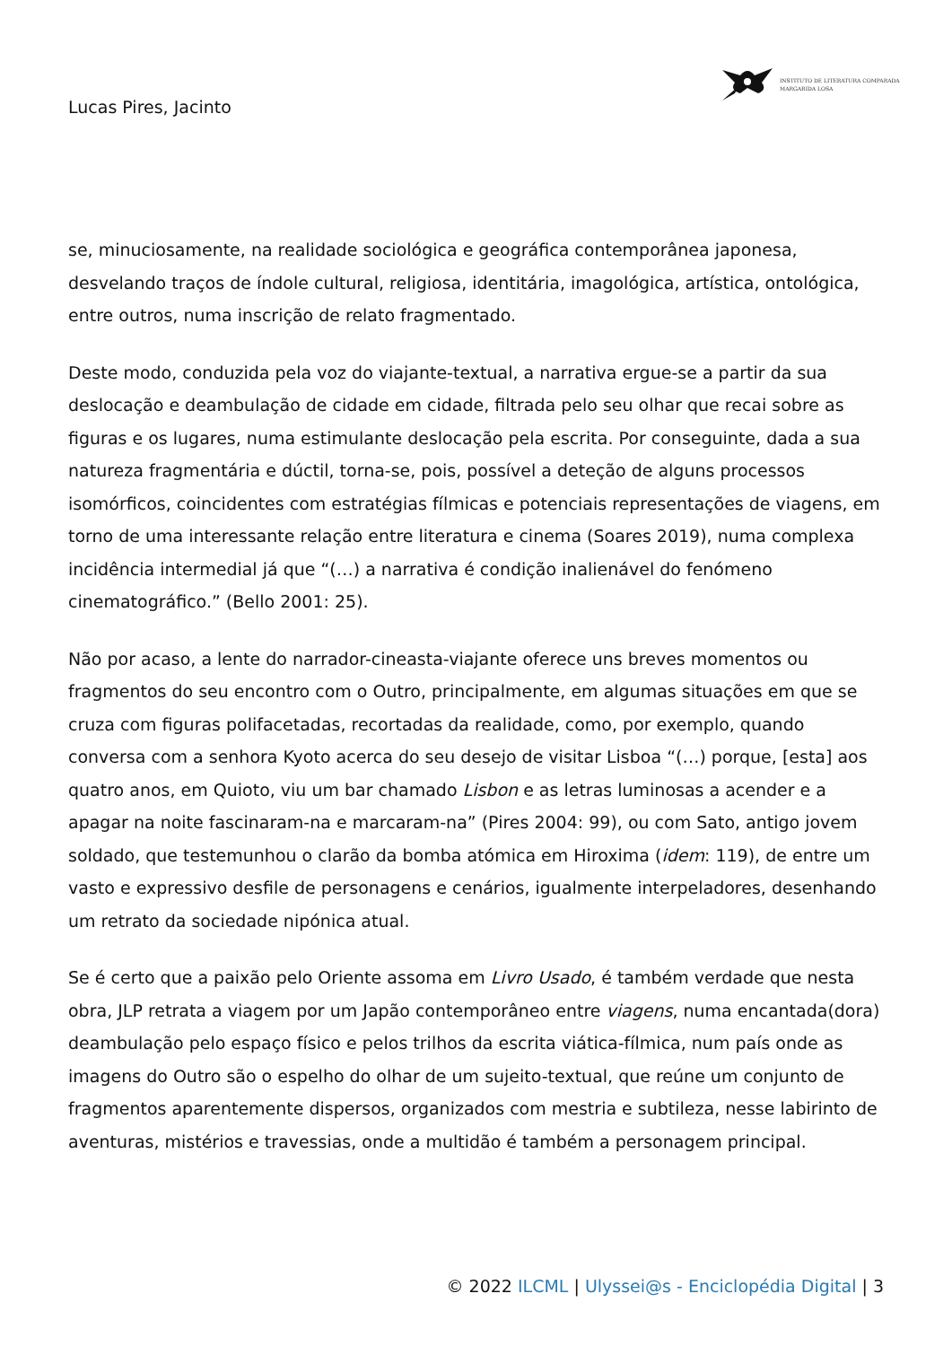INSTITUTO DE LITERATURA COMPARADA
MARGARIDA LOSA
Lucas Pires, Jacinto
se, minuciosamente, na realidade sociológica e geográfica contemporânea japonesa, desvelando traços de índole cultural, religiosa, identitária, imagológica, artística, ontológica, entre outros, numa inscrição de relato fragmentado.
Deste modo, conduzida pela voz do viajante-textual, a narrativa ergue-se a partir da sua deslocação e deambulação de cidade em cidade, filtrada pelo seu olhar que recai sobre as figuras e os lugares, numa estimulante deslocação pela escrita. Por conseguinte, dada a sua natureza fragmentária e dúctil, torna-se, pois, possível a deteção de alguns processos isomórficos, coincidentes com estratégias fílmicas e potenciais representações de viagens, em torno de uma interessante relação entre literatura e cinema (Soares 2019), numa complexa incidência intermedial já que “(…) a narrativa é condição inalienável do fenómeno cinematográfico.” (Bello 2001: 25).
Não por acaso, a lente do narrador-cineasta-viajante oferece uns breves momentos ou fragmentos do seu encontro com o Outro, principalmente, em algumas situações em que se cruza com figuras polifacetadas, recortadas da realidade, como, por exemplo, quando conversa com a senhora Kyoto acerca do seu desejo de visitar Lisboa “(…) porque, [esta] aos quatro anos, em Quioto, viu um bar chamado Lisbon e as letras luminosas a acender e a apagar na noite fascinaram-na e marcaram-na” (Pires 2004: 99), ou com Sato, antigo jovem soldado, que testemunhou o clarão da bomba atómica em Hiroxima (idem: 119), de entre um vasto e expressivo desfile de personagens e cenários, igualmente interpeladores, desenhando um retrato da sociedade nipónica atual.
Se é certo que a paixão pelo Oriente assoma em Livro Usado, é também verdade que nesta obra, JLP retrata a viagem por um Japão contemporâneo entre viagens, numa encantada(dora) deambulação pelo espaço físico e pelos trilhos da escrita viática-fílmica, num país onde as imagens do Outro são o espelho do olhar de um sujeito-textual, que reúne um conjunto de fragmentos aparentemente dispersos, organizados com mestria e subtileza, nesse labirinto de aventuras, mistérios e travessias, onde a multidão é também a personagem principal.
© 2022 ILCML | Ulyssei@s - Enciclopédia Digital | 3